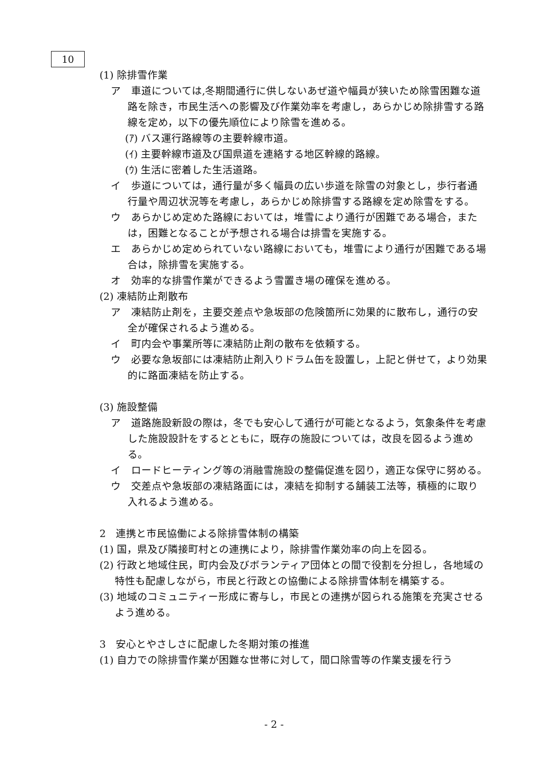10
(1) 除排雪作業
ア　車道については,冬期間通行に供しないあぜ道や幅員が狭いため除雪困難な道路を除き，市民生活への影響及び作業効率を考慮し，あらかじめ除排雪する路線を定め，以下の優先順位により除雪を進める。
(ｱ) バス運行路線等の主要幹線市道。
(ｲ) 主要幹線市道及び国県道を連絡する地区幹線的路線。
(ｳ) 生活に密着した生活道路。
イ　歩道については，通行量が多く幅員の広い歩道を除雪の対象とし，歩行者通行量や周辺状況等を考慮し，あらかじめ除排雪する路線を定め除雪をする。
ウ　あらかじめ定めた路線においては，堆雪により通行が困難である場合，または，困難となることが予想される場合は排雪を実施する。
エ　あらかじめ定められていない路線においても，堆雪により通行が困難である場合は，除排雪を実施する。
オ　効率的な排雪作業ができるよう雪置き場の確保を進める。
(2) 凍結防止剤散布
ア　凍結防止剤を，主要交差点や急坂部の危険箇所に効果的に散布し，通行の安全が確保されるよう進める。
イ　町内会や事業所等に凍結防止剤の散布を依頼する。
ウ　必要な急坂部には凍結防止剤入りドラム缶を設置し，上記と併せて，より効果的に路面凍結を防止する。
(3) 施設整備
ア　道路施設新設の際は，冬でも安心して通行が可能となるよう，気象条件を考慮した施設設計をするとともに，既存の施設については，改良を図るよう進める。
イ　ロードヒーティング等の消融雪施設の整備促進を図り，適正な保守に努める。
ウ　交差点や急坂部の凍結路面には，凍結を抑制する舗装工法等，積極的に取り入れるよう進める。
2　連携と市民協働による除排雪体制の構築
(1) 国，県及び隣接町村との連携により，除排雪作業効率の向上を図る。
(2) 行政と地域住民，町内会及びボランティア団体との間で役割を分担し，各地域の特性も配慮しながら，市民と行政との協働による除排雪体制を構築する。
(3) 地域のコミュニティー形成に寄与し，市民との連携が図られる施策を充実させるよう進める。
3　安心とやさしさに配慮した冬期対策の推進
(1) 自力での除排雪作業が困難な世帯に対して，間口除雪等の作業支援を行う
- 2 -